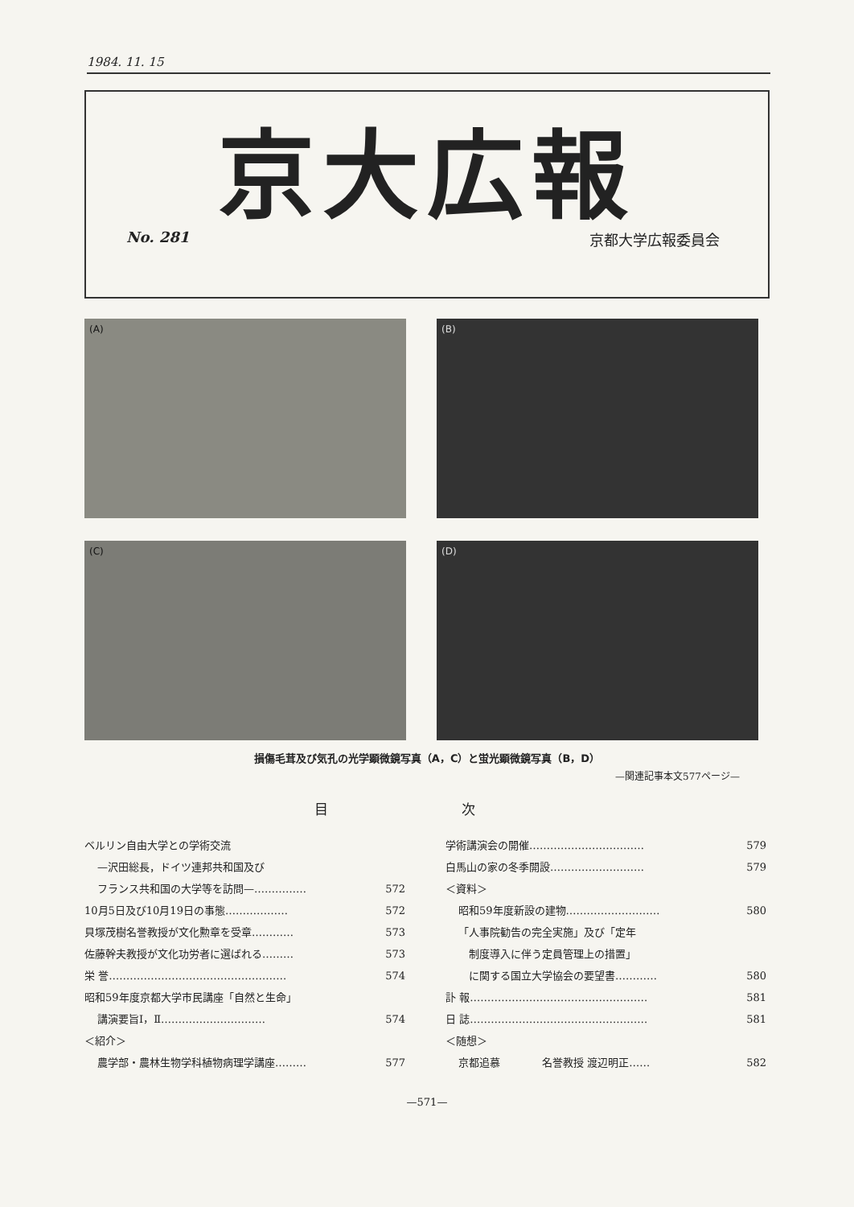1984. 11. 15
京大広報
No. 281 京都大学広報委員会
(A)
(B)
(C)
(D)
損傷毛茸及び気孔の光学顕微鏡写真（A，C）と蛍光顕微鏡写真（B，D）
—関連記事本文577ページ—
目 次
ベルリン自由大学との学術交流
—沢田総長，ドイツ連邦共和国及び
フランス共和国の大学等を訪問—…………… 572
10月5日及び10月19日の事態……………… 572
貝塚茂樹名誉教授が文化勲章を受章………… 573
佐藤幹夫教授が文化功労者に選ばれる……… 573
栄 誉…………………………………………… 574
昭和59年度京都大学市民講座「自然と生命」
講演要旨Ⅰ，Ⅱ………………………… 574
＜紹介＞
農学部・農林生物学科植物病理学講座……… 577
学術講演会の開催…………………………… 579
白馬山の家の冬季開設……………………… 579
＜資料＞
昭和59年度新設の建物……………………… 580
「人事院勧告の完全実施」及び「定年
　制度導入に伴う定員管理上の措置」
　に関する国立大学協会の要望書………… 580
訃 報…………………………………………… 581
日 誌…………………………………………… 581
＜随想＞
京都追慕　　　　名誉教授 渡辺明正…… 582
—571—